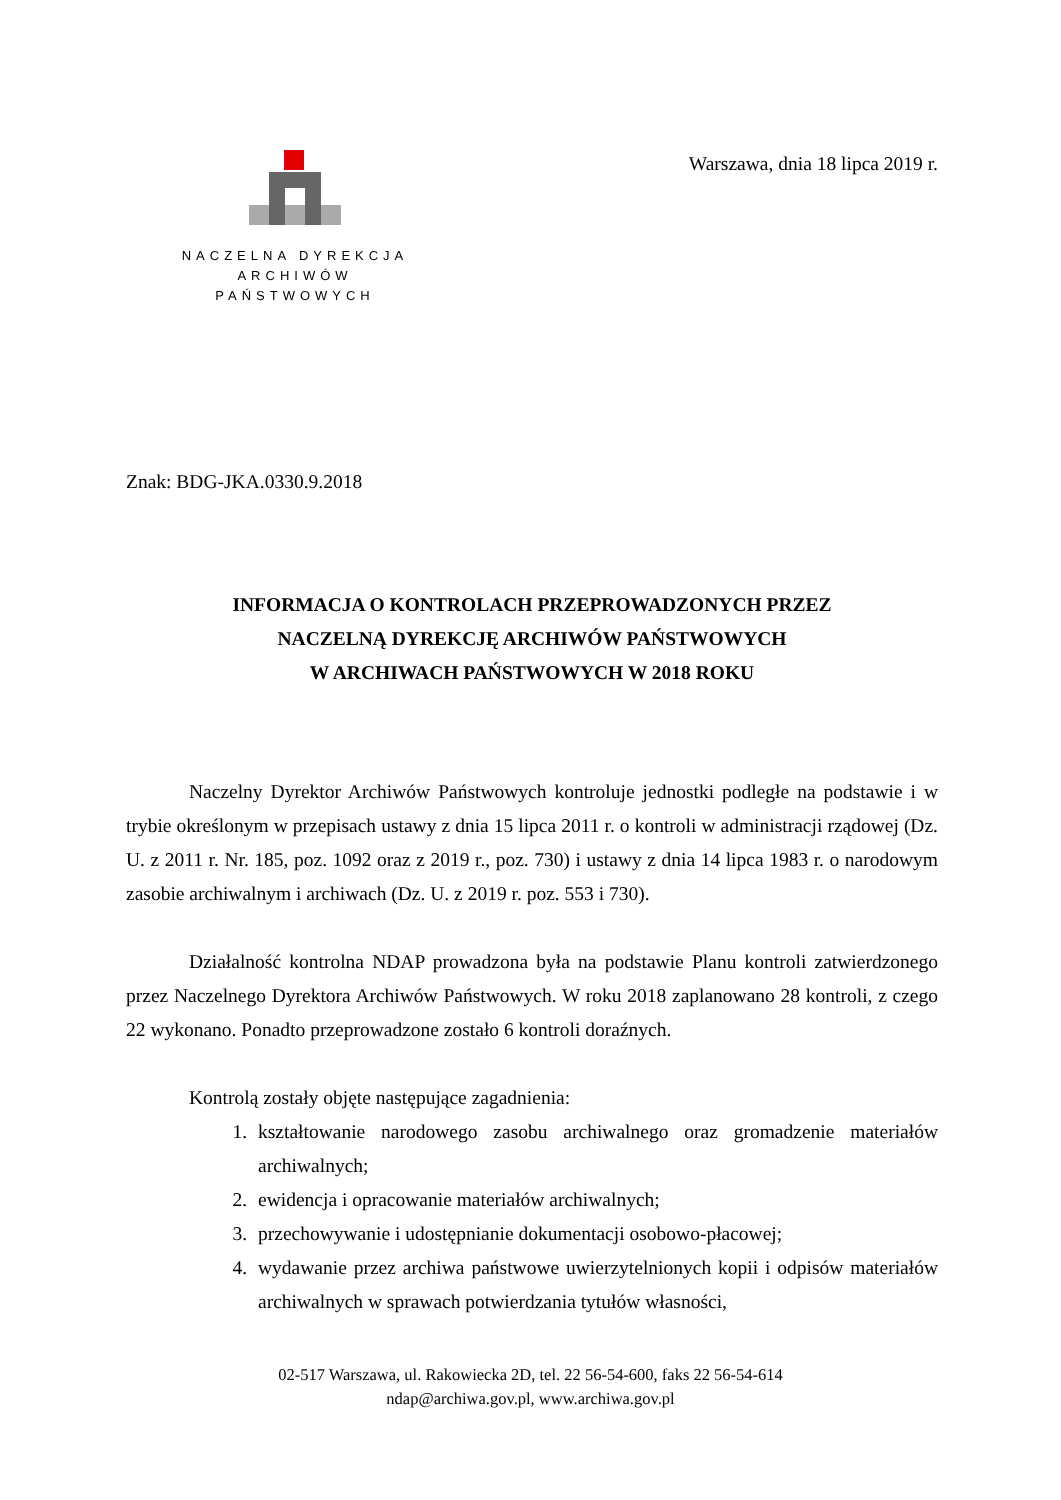NACZELNA DYREKCJA
ARCHIWÓW PAŃSTWOWYCH
Warszawa, dnia 18 lipca 2019 r.
Znak: BDG-JKA.0330.9.2018
INFORMACJA O KONTROLACH PRZEPROWADZONYCH PRZEZ
NACZELNĄ DYREKCJĘ ARCHIWÓW PAŃSTWOWYCH
W ARCHIWACH PAŃSTWOWYCH W 2018 ROKU
Naczelny Dyrektor Archiwów Państwowych kontroluje jednostki podległe na podstawie i w trybie określonym w przepisach ustawy z dnia 15 lipca 2011 r. o kontroli w administracji rządowej (Dz. U. z 2011 r. Nr. 185, poz. 1092 oraz z 2019 r., poz. 730) i ustawy z dnia 14 lipca 1983 r. o narodowym zasobie archiwalnym i archiwach (Dz. U. z 2019 r. poz. 553 i 730).
Działalność kontrolna NDAP prowadzona była na podstawie Planu kontroli zatwierdzonego przez Naczelnego Dyrektora Archiwów Państwowych. W roku 2018 zaplanowano 28 kontroli, z czego 22 wykonano. Ponadto przeprowadzone zostało 6 kontroli doraźnych.
Kontrolą zostały objęte następujące zagadnienia:
1. kształtowanie narodowego zasobu archiwalnego oraz gromadzenie materiałów archiwalnych;
2. ewidencja i opracowanie materiałów archiwalnych;
3. przechowywanie i udostępnianie dokumentacji osobowo-płacowej;
4. wydawanie przez archiwa państwowe uwierzytelnionych kopii i odpisów materiałów archiwalnych w sprawach potwierdzania tytułów własności,
02-517 Warszawa, ul. Rakowiecka 2D, tel. 22 56-54-600, faks 22 56-54-614
ndap@archiwa.gov.pl, www.archiwa.gov.pl